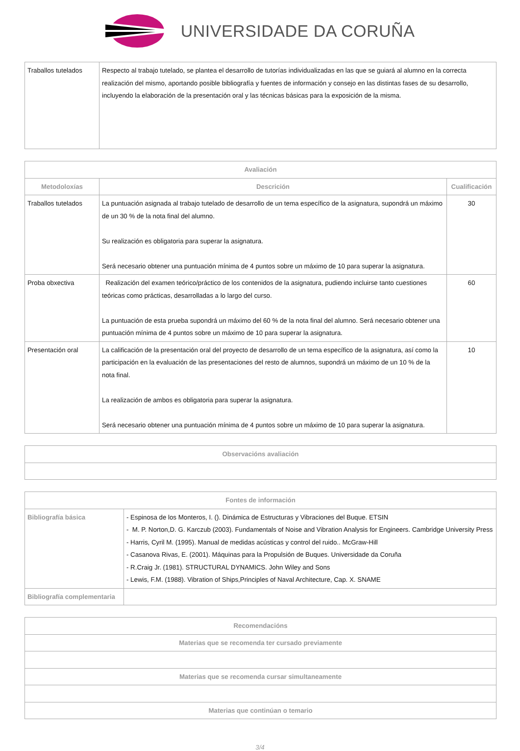UNIVERSIDADE DA CORUÑA
| Traballos tutelados | Respecto al trabajo tutelado, se plantea el desarrollo de tutorías individualizadas en las que se guiará al alumno en la correcta realización del mismo, aportando posible bibliografía y fuentes de información y consejo en las distintas fases de su desarrollo, incluyendo la elaboración de la presentación oral y las técnicas básicas para la exposición de la misma. |
| Avaliación | | |
| --- | --- | --- |
| Metodoloxías | Descrición | Cualificación |
| Traballos tutelados | La puntuación asignada al trabajo tutelado de desarrollo de un tema específico de la asignatura, supondrá un máximo de un 30 % de la nota final del alumno. Su realización es obligatoria para superar la asignatura. Será necesario obtener una puntuación mínima de 4 puntos sobre un máximo de 10 para superar la asignatura. | 30 |
| Proba obxectiva | Realización del examen teórico/práctico de los contenidos de la asignatura, pudiendo incluirse tanto cuestiones teóricas como prácticas, desarrolladas a lo largo del curso. La puntuación de esta prueba supondrá un máximo del 60 % de la nota final del alumno. Será necesario obtener una puntuación mínima de 4 puntos sobre un máximo de 10 para superar la asignatura. | 60 |
| Presentación oral | La calificación de la presentación oral del proyecto de desarrollo de un tema específico de la asignatura, así como la participación en la evaluación de las presentaciones del resto de alumnos, supondrá un máximo de un 10 % de la nota final. La realización de ambos es obligatoria para superar la asignatura. Será necesario obtener una puntuación mínima de 4 puntos sobre un máximo de 10 para superar la asignatura. | 10 |
| Observacións avaliación |
| --- |
| Fontes de información | |
| --- | --- |
| Bibliografía básica | - Espinosa de los Monteros, I. (). Dinámica de Estructuras y Vibraciones del Buque. ETSIN - M. P. Norton,D. G. Karczub (2003). Fundamentals of Noise and Vibration Analysis for Engineers. Cambridge University Press - Harris, Cyril M. (1995). Manual de medidas acústicas y control del ruido.. McGraw-Hill - Casanova Rivas, E. (2001). Máquinas para la Propulsión de Buques. Universidade da Coruña - R.Craig Jr. (1981). STRUCTURAL DYNAMICS. John Wiley and Sons - Lewis, F.M. (1988). Vibration of Ships,Principles of Naval Architecture, Cap. X. SNAME |
| Bibliografía complementaria | |
| Recomendacións |
| --- |
| Materias que se recomenda ter cursado previamente |
| Materias que se recomenda cursar simultaneamente |
| Materias que continúan o temario |
3/4